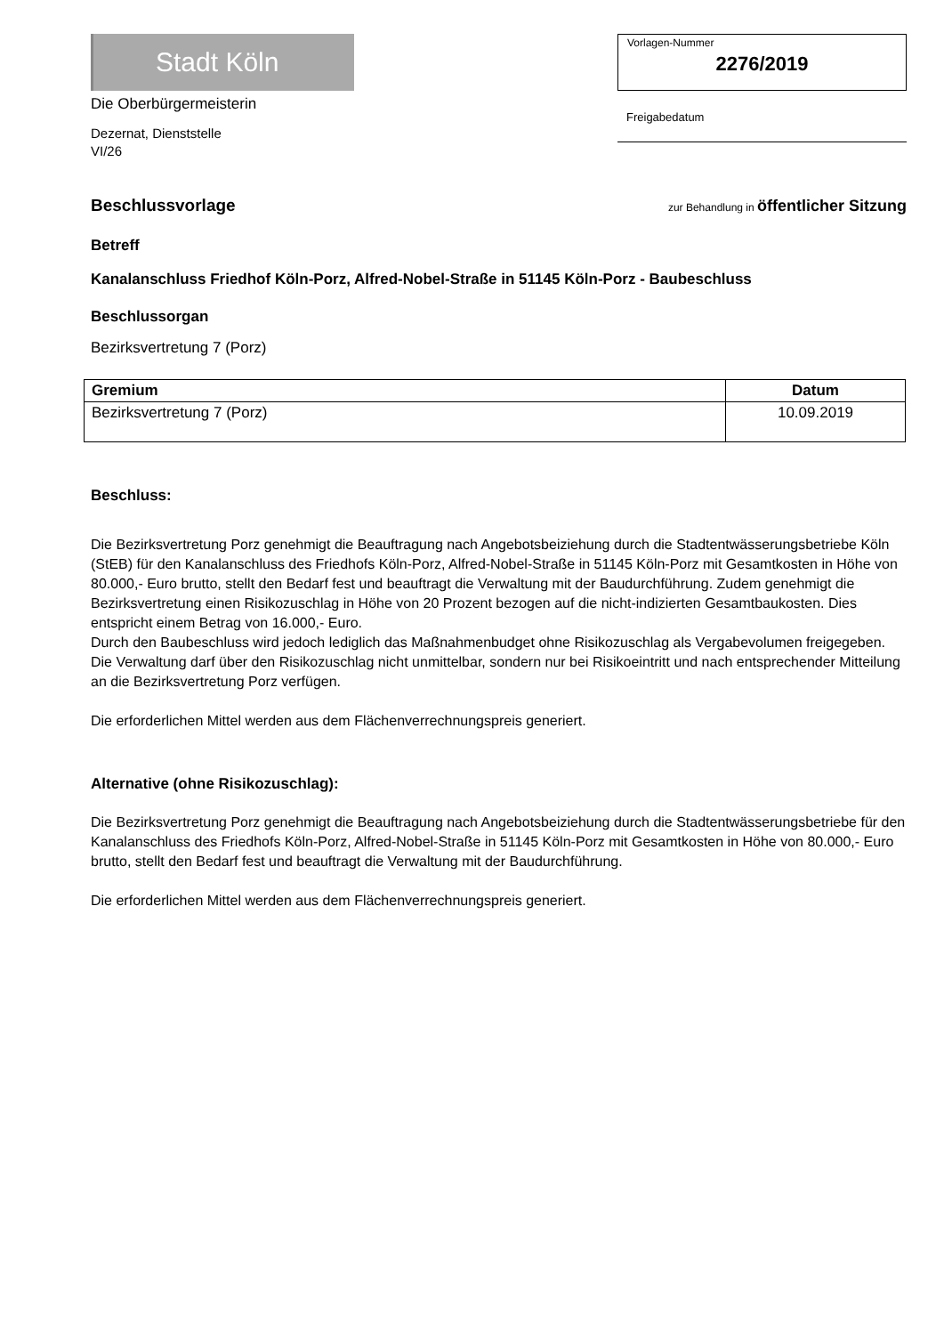Stadt Köln
Die Oberbürgermeisterin
Dezernat, Dienststelle
VI/26
Vorlagen-Nummer
2276/2019
Freigabedatum
Beschlussvorlage
zur Behandlung in öffentlicher Sitzung
Betreff
Kanalanschluss Friedhof Köln-Porz, Alfred-Nobel-Straße in 51145 Köln-Porz - Baubeschluss
Beschlussorgan
Bezirksvertretung 7 (Porz)
| Gremium | Datum |
| --- | --- |
| Bezirksvertretung 7 (Porz) | 10.09.2019 |
Beschluss:
Die Bezirksvertretung Porz genehmigt die Beauftragung nach Angebotsbeiziehung durch die Stadtentwässerungsbetriebe Köln (StEB) für den Kanalanschluss des Friedhofs Köln-Porz, Alfred-Nobel-Straße in 51145 Köln-Porz mit Gesamtkosten in Höhe von 80.000,- Euro brutto, stellt den Bedarf fest und beauftragt die Verwaltung mit der Baudurchführung. Zudem genehmigt die Bezirksvertretung einen Risikozuschlag in Höhe von 20 Prozent bezogen auf die nicht-indizierten Gesamtbaukosten. Dies entspricht einem Betrag von 16.000,- Euro.
Durch den Baubeschluss wird jedoch lediglich das Maßnahmenbudget ohne Risikozuschlag als Vergabevolumen freigegeben. Die Verwaltung darf über den Risikozuschlag nicht unmittelbar, sondern nur bei Risikoeintritt und nach entsprechender Mitteilung an die Bezirksvertretung Porz verfügen.
Die erforderlichen Mittel werden aus dem Flächenverrechnungspreis generiert.
Alternative (ohne Risikozuschlag):
Die Bezirksvertretung Porz genehmigt die Beauftragung nach Angebotsbeiziehung durch die Stadtentwässerungsbetriebe für den Kanalanschluss des Friedhofs Köln-Porz, Alfred-Nobel-Straße in 51145 Köln-Porz mit Gesamtkosten in Höhe von 80.000,- Euro brutto, stellt den Bedarf fest und beauftragt die Verwaltung mit der Baudurchführung.
Die erforderlichen Mittel werden aus dem Flächenverrechnungspreis generiert.